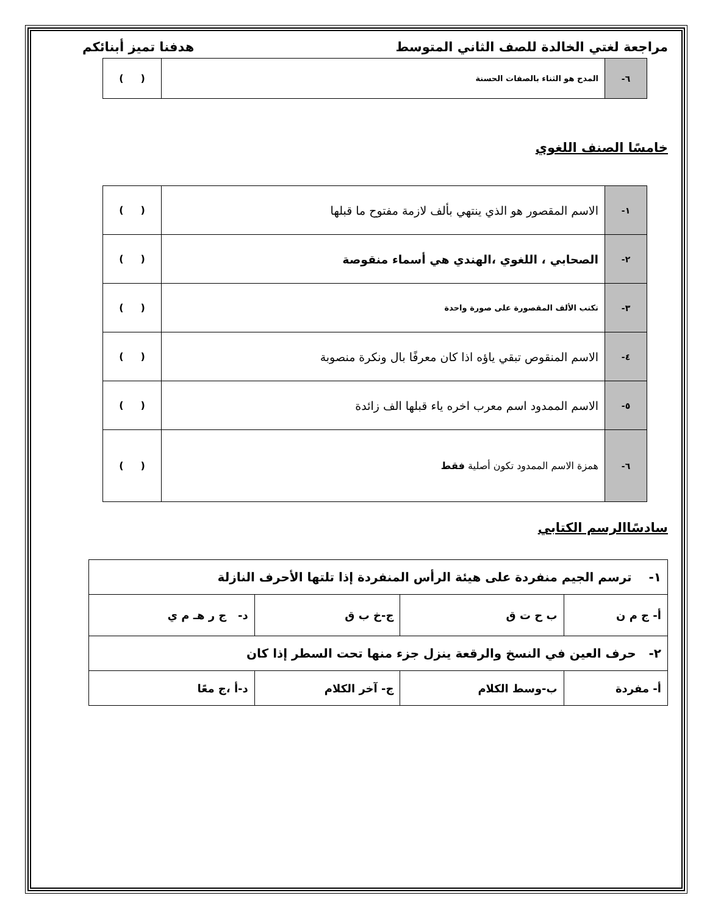مراجعة لغتي الخالدة للصف الثاني المتوسط هدفنا تميز أبنائكم
| ٦- | المدح هو الثناء بالصفات الحسنة | ( ) |
خامسًا الصنف اللغوي
| ١- | الاسم المقصور هو الذي ينتهي بألف لازمة مفتوح ما قبلها | ( ) |
| ٢- | الصحابي ، اللغوي ،الهندي هي أسماء منقوصة | ( ) |
| ٣- | تكتب الألف المقصورة على صورة واحدة | ( ) |
| ٤- | الاسم المنقوص تبقي ياؤه اذا كان معرفًا بال ونكرة منصوبة | ( ) |
| ٥- | الاسم الممدود اسم معرب اخره ياء قبلها الف زائدة | ( ) |
| ٦- | همزة الاسم الممدود تكون أصلية فقط | ( ) |
سادسًاالرسم الكتابي
| ١- ترسم الجيم منفردة على هيئة الرأس المنفردة إذا تلتها الأحرف النازلة | | | |
| أ- ج م ن | ب ح ت ق | ج-خ ب ق | د- ج ر هـ م ي |
| ٢- حرف العين في النسخ والرقعة ينزل جزء منها تحت السطر إذا كان | | | |
| أ- مفردة | ب-وسط الكلام | ج- آخر الكلام | د-أ ،ج معًا |